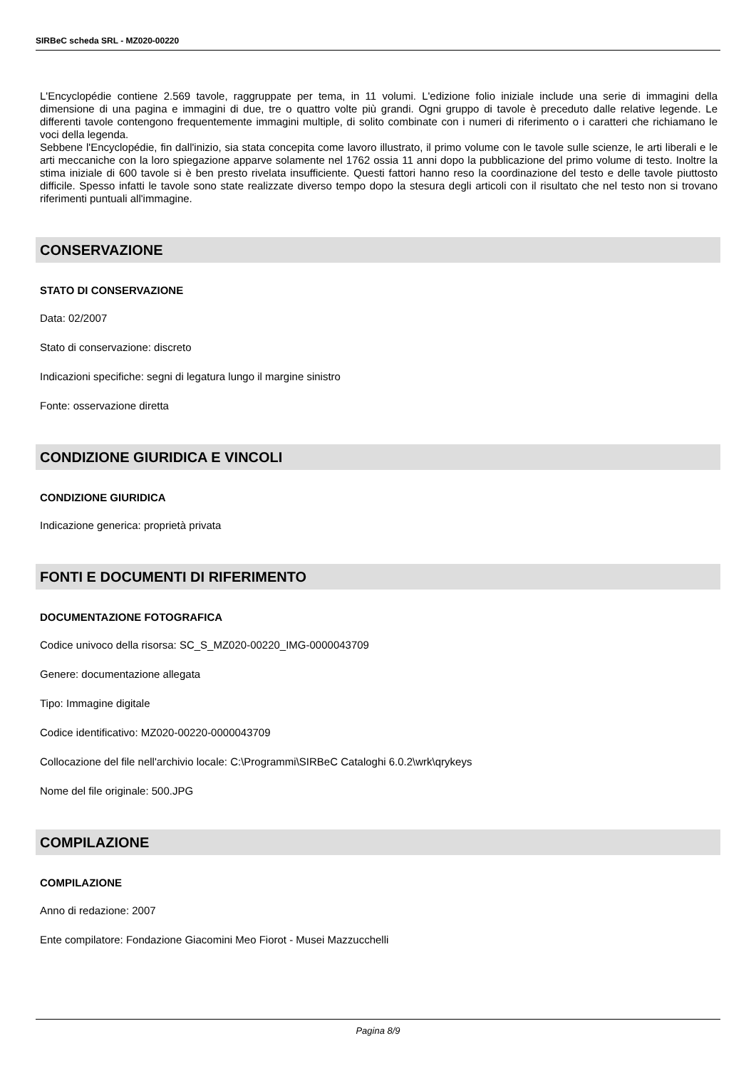SIRBeC scheda SRL - MZ020-00220
L'Encyclopédie contiene 2.569 tavole, raggruppate per tema, in 11 volumi. L'edizione folio iniziale include una serie di immagini della dimensione di una pagina e immagini di due, tre o quattro volte più grandi. Ogni gruppo di tavole è preceduto dalle relative legende. Le differenti tavole contengono frequentemente immagini multiple, di solito combinate con i numeri di riferimento o i caratteri che richiamano le voci della legenda.
Sebbene l'Encyclopédie, fin dall'inizio, sia stata concepita come lavoro illustrato, il primo volume con le tavole sulle scienze, le arti liberali e le arti meccaniche con la loro spiegazione apparve solamente nel 1762 ossia 11 anni dopo la pubblicazione del primo volume di testo. Inoltre la stima iniziale di 600 tavole si è ben presto rivelata insufficiente. Questi fattori hanno reso la coordinazione del testo e delle tavole piuttosto difficile. Spesso infatti le tavole sono state realizzate diverso tempo dopo la stesura degli articoli con il risultato che nel testo non si trovano riferimenti puntuali all'immagine.
CONSERVAZIONE
STATO DI CONSERVAZIONE
Data: 02/2007
Stato di conservazione: discreto
Indicazioni specifiche: segni di legatura lungo il margine sinistro
Fonte: osservazione diretta
CONDIZIONE GIURIDICA E VINCOLI
CONDIZIONE GIURIDICA
Indicazione generica: proprietà privata
FONTI E DOCUMENTI DI RIFERIMENTO
DOCUMENTAZIONE FOTOGRAFICA
Codice univoco della risorsa: SC_S_MZ020-00220_IMG-0000043709
Genere: documentazione allegata
Tipo: Immagine digitale
Codice identificativo: MZ020-00220-0000043709
Collocazione del file nell'archivio locale: C:\Programmi\SIRBeC Cataloghi 6.0.2\wrk\qrykeys
Nome del file originale: 500.JPG
COMPILAZIONE
COMPILAZIONE
Anno di redazione: 2007
Ente compilatore: Fondazione Giacomini Meo Fiorot - Musei Mazzucchelli
Pagina 8/9